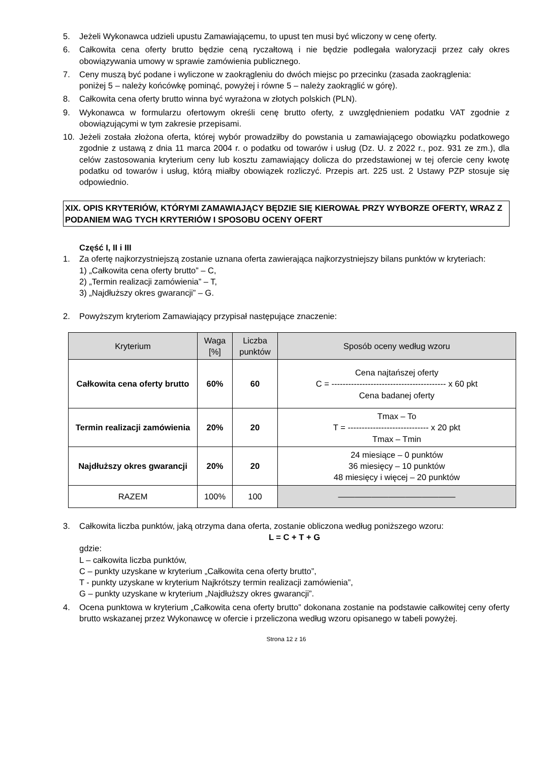5. Jeżeli Wykonawca udzieli upustu Zamawiającemu, to upust ten musi być wliczony w cenę oferty.
6. Całkowita cena oferty brutto będzie ceną ryczałtową i nie będzie podlegała waloryzacji przez cały okres obowiązywania umowy w sprawie zamówienia publicznego.
7. Ceny muszą być podane i wyliczone w zaokrągleniu do dwóch miejsc po przecinku (zasada zaokrąglenia:
poniżej 5 – należy końcówkę pominąć, powyżej i równe 5 – należy zaokrąglić w górę).
8. Całkowita cena oferty brutto winna być wyrażona w złotych polskich (PLN).
9. Wykonawca w formularzu ofertowym określi cenę brutto oferty, z uwzględnieniem podatku VAT zgodnie z obowiązującymi w tym zakresie przepisami.
10. Jeżeli została złożona oferta, której wybór prowadziłby do powstania u zamawiającego obowiązku podatkowego zgodnie z ustawą z dnia 11 marca 2004 r. o podatku od towarów i usług (Dz. U. z 2022 r., poz. 931 ze zm.), dla celów zastosowania kryterium ceny lub kosztu zamawiający dolicza do przedstawionej w tej ofercie ceny kwotę podatku od towarów i usług, którą miałby obowiązek rozliczyć. Przepis art. 225 ust. 2 Ustawy PZP stosuje się odpowiednio.
XIX. OPIS KRYTERIÓW, KTÓRYMI ZAMAWIAJĄCY BĘDZIE SIĘ KIEROWAŁ PRZY WYBORZE OFERTY, WRAZ Z PODANIEM WAG TYCH KRYTERIÓW I SPOSOBU OCENY OFERT
Część I, II i III
1. Za ofertę najkorzystniejszą zostanie uznana oferta zawierająca najkorzystniejszy bilans punktów w kryteriach:
1) „Całkowita cena oferty brutto” – C,
2) „Termin realizacji zamówienia” – T,
3) „Najdłuższy okres gwarancji” – G.
2. Powyższym kryteriom Zamawiający przypisał następujące znaczenie:
| Kryterium | Waga [%] | Liczba punktów | Sposób oceny według wzoru |
| --- | --- | --- | --- |
| Całkowita cena oferty brutto | 60% | 60 | Cena najtańszej oferty C = ----------------------------------------- x 60 pkt Cena badanej oferty |
| Termin realizacji zamówienia | 20% | 20 | Tmax – To T = ----------------------------- x 20 pkt Tmax – Tmin |
| Najdłuższy okres gwarancji | 20% | 20 | 24 miesiące – 0 punktów 36 miesięcy – 10 punktów 48 miesięcy i więcej – 20 punktów |
| RAZEM | 100% | 100 | —————————————— |
3. Całkowita liczba punktów, jaką otrzyma dana oferta, zostanie obliczona według poniższego wzoru:
L = C + T + G
gdzie:
L – całkowita liczba punktów,
C – punkty uzyskane w kryterium „Całkowita cena oferty brutto”,
T - punkty uzyskane w kryterium Najkrótszy termin realizacji zamówienia”,
G – punkty uzyskane w kryterium „Najdłuższy okres gwarancji”.
4. Ocena punktowa w kryterium „Całkowita cena oferty brutto” dokonana zostanie na podstawie całkowitej ceny oferty brutto wskazanej przez Wykonawcę w ofercie i przeliczona według wzoru opisanego w tabeli powyżej.
Strona 12 z 16